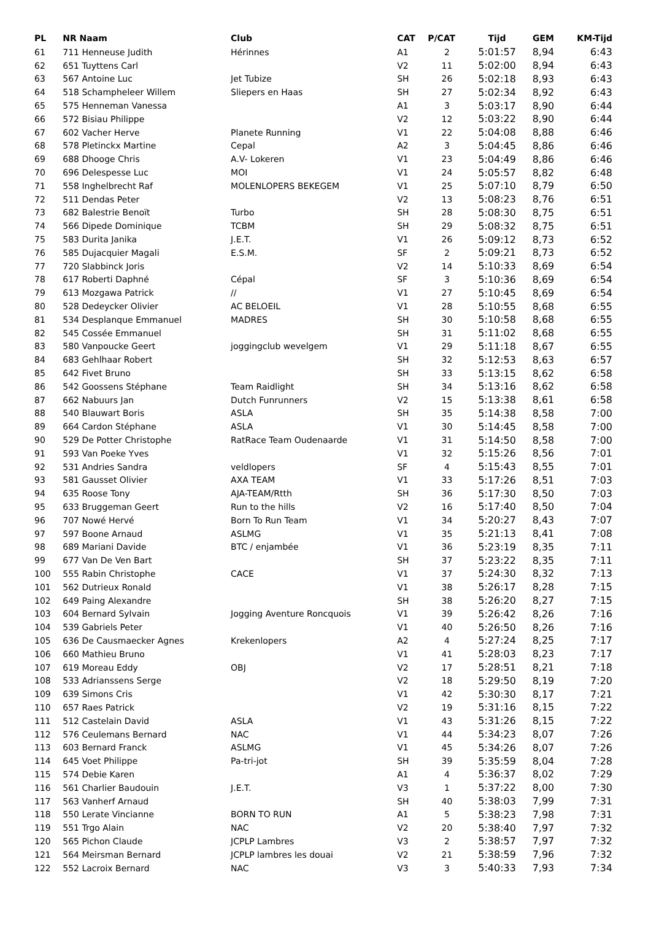| PL | NR Naam | Club | CAT | P/CAT | Tijd | GEM | KM-Tijd |
| --- | --- | --- | --- | --- | --- | --- | --- |
| 61 | 711 Henneuse Judith | Hérinnes | A1 | 2 | 5:01:57 | 8,94 | 6:43 |
| 62 | 651 Tuyttens Carl | | V2 | 11 | 5:02:00 | 8,94 | 6:43 |
| 63 | 567 Antoine Luc | Jet Tubize | SH | 26 | 5:02:18 | 8,93 | 6:43 |
| 64 | 518 Schampheleer Willem | Sliepers en Haas | SH | 27 | 5:02:34 | 8,92 | 6:43 |
| 65 | 575 Henneman Vanessa | | A1 | 3 | 5:03:17 | 8,90 | 6:44 |
| 66 | 572 Bisiau Philippe | | V2 | 12 | 5:03:22 | 8,90 | 6:44 |
| 67 | 602 Vacher Herve | Planete Running | V1 | 22 | 5:04:08 | 8,88 | 6:46 |
| 68 | 578 Pletinckx Martine | Cepal | A2 | 3 | 5:04:45 | 8,86 | 6:46 |
| 69 | 688 Dhooge Chris | A.V- Lokeren | V1 | 23 | 5:04:49 | 8,86 | 6:46 |
| 70 | 696 Delespesse Luc | MOI | V1 | 24 | 5:05:57 | 8,82 | 6:48 |
| 71 | 558 Inghelbrecht Raf | MOLENLOPERS BEKEGEM | V1 | 25 | 5:07:10 | 8,79 | 6:50 |
| 72 | 511 Dendas Peter | | V2 | 13 | 5:08:23 | 8,76 | 6:51 |
| 73 | 682 Balestrie Benoït | Turbo | SH | 28 | 5:08:30 | 8,75 | 6:51 |
| 74 | 566 Dipede Dominique | TCBM | SH | 29 | 5:08:32 | 8,75 | 6:51 |
| 75 | 583 Durita Janika | J.E.T. | V1 | 26 | 5:09:12 | 8,73 | 6:52 |
| 76 | 585 Dujacquier Magali | E.S.M. | SF | 2 | 5:09:21 | 8,73 | 6:52 |
| 77 | 720 Slabbinck Joris | | V2 | 14 | 5:10:33 | 8,69 | 6:54 |
| 78 | 617 Roberti Daphné | Cépal | SF | 3 | 5:10:36 | 8,69 | 6:54 |
| 79 | 613 Mozgawa Patrick | // | V1 | 27 | 5:10:45 | 8,69 | 6:54 |
| 80 | 528 Dedeycker Olivier | AC BELOEIL | V1 | 28 | 5:10:55 | 8,68 | 6:55 |
| 81 | 534 Desplanque Emmanuel | MADRES | SH | 30 | 5:10:58 | 8,68 | 6:55 |
| 82 | 545 Cossée Emmanuel | | SH | 31 | 5:11:02 | 8,68 | 6:55 |
| 83 | 580 Vanpoucke Geert | joggingclub wevelgem | V1 | 29 | 5:11:18 | 8,67 | 6:55 |
| 84 | 683 Gehlhaar Robert | | SH | 32 | 5:12:53 | 8,63 | 6:57 |
| 85 | 642 Fivet Bruno | | SH | 33 | 5:13:15 | 8,62 | 6:58 |
| 86 | 542 Goossens Stéphane | Team Raidlight | SH | 34 | 5:13:16 | 8,62 | 6:58 |
| 87 | 662 Nabuurs Jan | Dutch Funrunners | V2 | 15 | 5:13:38 | 8,61 | 6:58 |
| 88 | 540 Blauwart Boris | ASLA | SH | 35 | 5:14:38 | 8,58 | 7:00 |
| 89 | 664 Cardon Stéphane | ASLA | V1 | 30 | 5:14:45 | 8,58 | 7:00 |
| 90 | 529 De Potter Christophe | RatRace Team Oudenaarde | V1 | 31 | 5:14:50 | 8,58 | 7:00 |
| 91 | 593 Van Poeke Yves | | V1 | 32 | 5:15:26 | 8,56 | 7:01 |
| 92 | 531 Andries Sandra | veldlopers | SF | 4 | 5:15:43 | 8,55 | 7:01 |
| 93 | 581 Gausset Olivier | AXA TEAM | V1 | 33 | 5:17:26 | 8,51 | 7:03 |
| 94 | 635 Roose Tony | AJA-TEAM/Rtth | SH | 36 | 5:17:30 | 8,50 | 7:03 |
| 95 | 633 Bruggeman Geert | Run to the hills | V2 | 16 | 5:17:40 | 8,50 | 7:04 |
| 96 | 707 Nowé Hervé | Born To Run Team | V1 | 34 | 5:20:27 | 8,43 | 7:07 |
| 97 | 597 Boone Arnaud | ASLMG | V1 | 35 | 5:21:13 | 8,41 | 7:08 |
| 98 | 689 Mariani Davide | BTC / enjambée | V1 | 36 | 5:23:19 | 8,35 | 7:11 |
| 99 | 677 Van De Ven Bart | | SH | 37 | 5:23:22 | 8,35 | 7:11 |
| 100 | 555 Rabin Christophe | CACE | V1 | 37 | 5:24:30 | 8,32 | 7:13 |
| 101 | 562 Dutrieux Ronald | | V1 | 38 | 5:26:17 | 8,28 | 7:15 |
| 102 | 649 Paing Alexandre | | SH | 38 | 5:26:20 | 8,27 | 7:15 |
| 103 | 604 Bernard Sylvain | Jogging Aventure Roncquois | V1 | 39 | 5:26:42 | 8,26 | 7:16 |
| 104 | 539 Gabriels Peter | | V1 | 40 | 5:26:50 | 8,26 | 7:16 |
| 105 | 636 De Causmaecker Agnes | Krekenlopers | A2 | 4 | 5:27:24 | 8,25 | 7:17 |
| 106 | 660 Mathieu Bruno | | V1 | 41 | 5:28:03 | 8,23 | 7:17 |
| 107 | 619 Moreau Eddy | OBJ | V2 | 17 | 5:28:51 | 8,21 | 7:18 |
| 108 | 533 Adrianssens Serge | | V2 | 18 | 5:29:50 | 8,19 | 7:20 |
| 109 | 639 Simons Cris | | V1 | 42 | 5:30:30 | 8,17 | 7:21 |
| 110 | 657 Raes Patrick | | V2 | 19 | 5:31:16 | 8,15 | 7:22 |
| 111 | 512 Castelain David | ASLA | V1 | 43 | 5:31:26 | 8,15 | 7:22 |
| 112 | 576 Ceulemans Bernard | NAC | V1 | 44 | 5:34:23 | 8,07 | 7:26 |
| 113 | 603 Bernard Franck | ASLMG | V1 | 45 | 5:34:26 | 8,07 | 7:26 |
| 114 | 645 Voet Philippe | Pa-tri-jot | SH | 39 | 5:35:59 | 8,04 | 7:28 |
| 115 | 574 Debie Karen | | A1 | 4 | 5:36:37 | 8,02 | 7:29 |
| 116 | 561 Charlier Baudouin | J.E.T. | V3 | 1 | 5:37:22 | 8,00 | 7:30 |
| 117 | 563 Vanherf Arnaud | | SH | 40 | 5:38:03 | 7,99 | 7:31 |
| 118 | 550 Lerate Vincianne | BORN TO RUN | A1 | 5 | 5:38:23 | 7,98 | 7:31 |
| 119 | 551 Trgo Alain | NAC | V2 | 20 | 5:38:40 | 7,97 | 7:32 |
| 120 | 565 Pichon Claude | JCPLP Lambres | V3 | 2 | 5:38:57 | 7,97 | 7:32 |
| 121 | 564 Meirsman Bernard | JCPLP lambres les douai | V2 | 21 | 5:38:59 | 7,96 | 7:32 |
| 122 | 552 Lacroix Bernard | NAC | V3 | 3 | 5:40:33 | 7,93 | 7:34 |